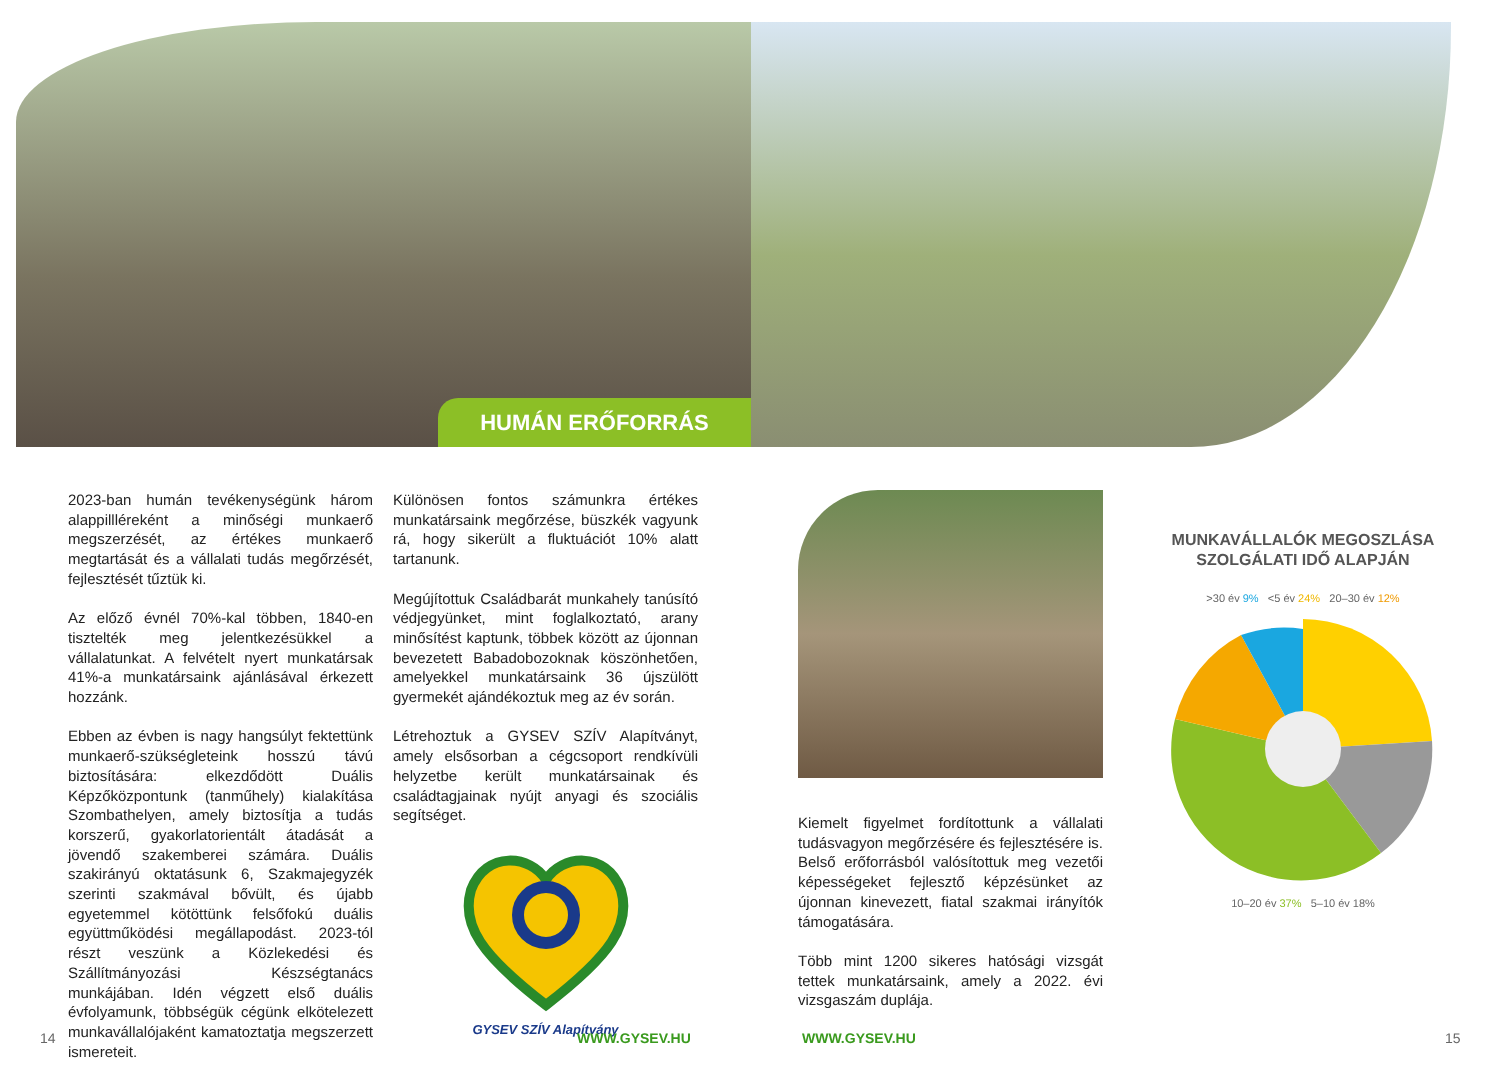HUMÁN ERŐFORRÁS
2023-ban humán tevékenységünk három alappillléreként a minőségi munkaerő megszerzését, az értékes munkaerő megtartását és a vállalati tudás megőrzését, fejlesztését tűztük ki.
Az előző évnél 70%-kal többen, 1840-en tisztelték meg jelentkezésükkel a vállalatunkat. A felvételt nyert munkatársak 41%-a munkatársaink ajánlásával érkezett hozzánk.
Ebben az évben is nagy hangsúlyt fektettünk munkaerő-szükségleteink hosszú távú biztosítására: elkezdődött Duális Képzőközpontunk (tanműhely) kialakítása Szombathelyen, amely biztosítja a tudás korszerű, gyakorlatorientált átadását a jövendő szakemberei számára. Duális szakirányú oktatásunk 6, Szakmajegyzék szerinti szakmával bővült, és újabb egyetemmel kötöttünk felsőfokú duális együttműködési megállapodást. 2023-tól részt veszünk a Közlekedési és Szállítmányozási Készségtanács munkájában. Idén végzett első duális évfolyamunk, többségük cégünk elkötelezett munkavállalójaként kamatoztatja megszerzett ismereteit.
Különösen fontos számunkra értékes munkatársaink megőrzése, büszkék vagyunk rá, hogy sikerült a fluktuációt 10% alatt tartanunk.
Megújítottuk Családbarát munkahely tanúsító védjegyünket, mint foglalkoztató, arany minősítést kaptunk, többek között az újonnan bevezetett Babadobozoknak köszönhetően, amelyekkel munkatársaink 36 újszülött gyermekét ajándékoztuk meg az év során.
Létrehoztuk a GYSEV SZÍV Alapítványt, amely elsősorban a cégcsoport rendkívüli helyzetbe került munkatársainak és családtagjainak nyújt anyagi és szociális segítséget.
GYSEV SZÍV Alapítvány
Kiemelt figyelmet fordítottunk a vállalati tudásvagyon megőrzésére és fejlesztésére is. Belső erőforrásból valósítottuk meg vezetői képességeket fejlesztő képzésünket az újonnan kinevezett, fiatal szakmai irányítók támogatására.
Több mint 1200 sikeres hatósági vizsgát tettek munkatársaink, amely a 2022. évi vizsgaszám duplája.
MUNKAVÁLLALÓK MEGOSZLÁSA SZOLGÁLATI IDŐ ALAPJÁN
>30 év 9% <5 év 24% 20–30 év 12%
10–20 év 37% 5–10 év 18%
14 WWW.GYSEV.HU WWW.GYSEV.HU 15